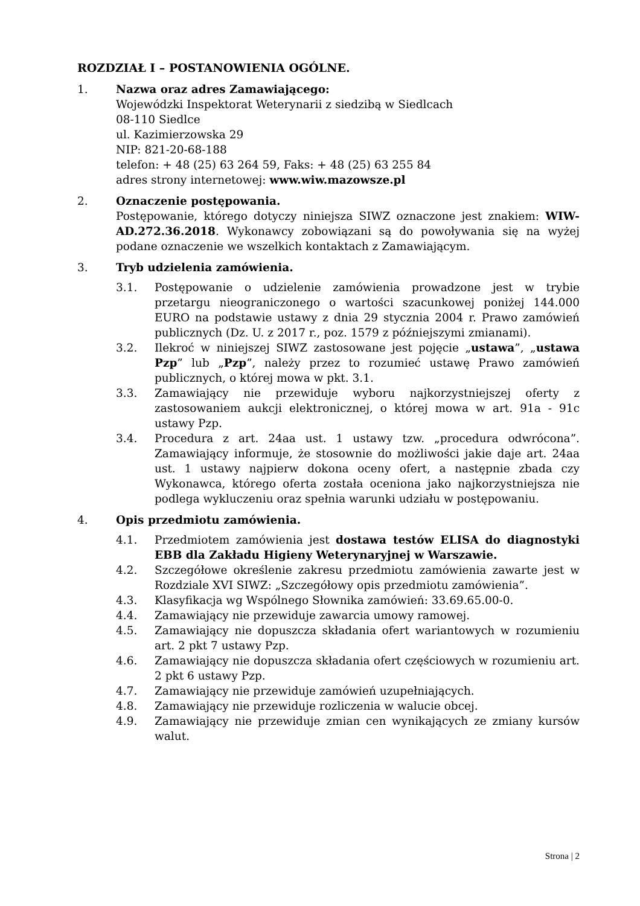ROZDZIAŁ I – POSTANOWIENIA OGÓLNE.
1. Nazwa oraz adres Zamawiającego:
Wojewódzki Inspektorat Weterynarii z siedzibą w Siedlcach
08-110 Siedlce
ul. Kazimierzowska 29
NIP: 821-20-68-188
telefon: + 48 (25) 63 264 59, Faks: + 48 (25) 63 255 84
adres strony internetowej: www.wiw.mazowsze.pl
2. Oznaczenie postępowania.
Postępowanie, którego dotyczy niniejsza SIWZ oznaczone jest znakiem: WIW-AD.272.36.2018. Wykonawcy zobowiązani są do powoływania się na wyżej podane oznaczenie we wszelkich kontaktach z Zamawiającym.
3. Tryb udzielenia zamówienia.
3.1. Postępowanie o udzielenie zamówienia prowadzone jest w trybie przetargu nieograniczonego o wartości szacunkowej poniżej 144.000 EURO na podstawie ustawy z dnia 29 stycznia 2004 r. Prawo zamówień publicznych (Dz. U. z 2017 r., poz. 1579 z późniejszymi zmianami).
3.2. Ilekroć w niniejszej SIWZ zastosowane jest pojęcie „ustawa”, „ustawa Pzp” lub „Pzp”, należy przez to rozumieć ustawę Prawo zamówień publicznych, o której mowa w pkt. 3.1.
3.3. Zamawiający nie przewiduje wyboru najkorzystniejszej oferty z zastosowaniem aukcji elektronicznej, o której mowa w art. 91a - 91c ustawy Pzp.
3.4. Procedura z art. 24aa ust. 1 ustawy tzw. „procedura odwrócona”. Zamawiający informuje, że stosownie do możliwości jakie daje art. 24aa ust. 1 ustawy najpierw dokona oceny ofert, a następnie zbada czy Wykonawca, którego oferta została oceniona jako najkorzystniejsza nie podlega wykluczeniu oraz spełnia warunki udziału w postępowaniu.
4. Opis przedmiotu zamówienia.
4.1. Przedmiotem zamówienia jest dostawa testów ELISA do diagnostyki EBB dla Zakładu Higieny Weterynaryjnej w Warszawie.
4.2. Szczegółowe określenie zakresu przedmiotu zamówienia zawarte jest w Rozdziale XVI SIWZ: „Szczegółowy opis przedmiotu zamówienia”.
4.3. Klasyfikacja wg Wspólnego Słownika zamówień: 33.69.65.00-0.
4.4. Zamawiający nie przewiduje zawarcia umowy ramowej.
4.5. Zamawiający nie dopuszcza składania ofert wariantowych w rozumieniu art. 2 pkt 7 ustawy Pzp.
4.6. Zamawiający nie dopuszcza składania ofert częściowych w rozumieniu art. 2 pkt 6 ustawy Pzp.
4.7. Zamawiający nie przewiduje zamówień uzupełniających.
4.8. Zamawiający nie przewiduje rozliczenia w walucie obcej.
4.9. Zamawiający nie przewiduje zmian cen wynikających ze zmiany kursów walut.
Strona | 2